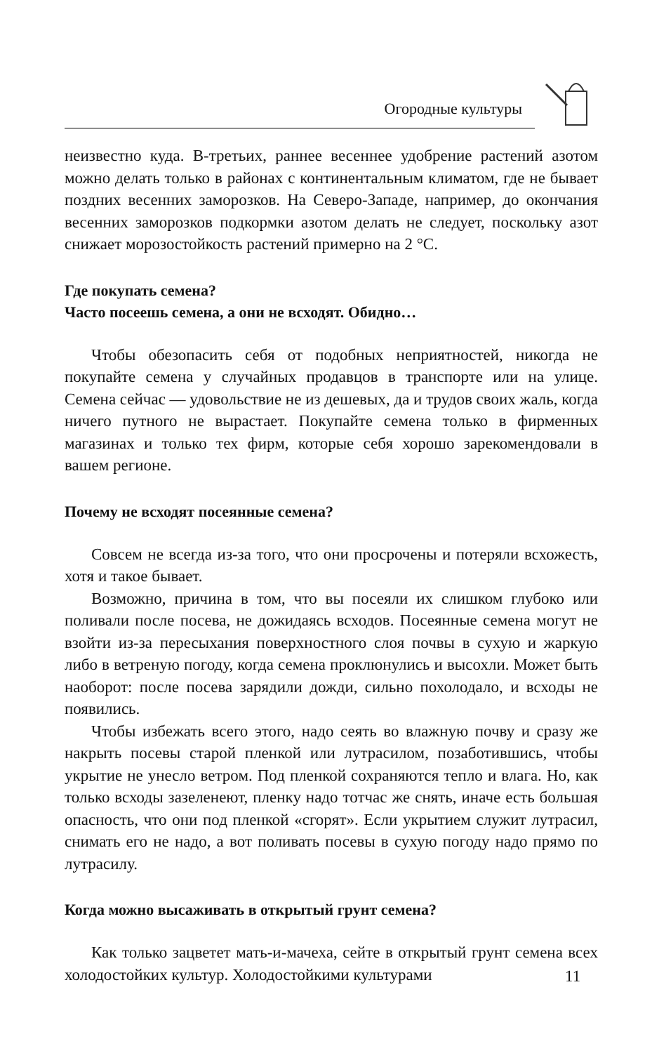Огородные культуры
неизвестно куда. В-третьих, раннее весеннее удобрение растений азотом можно делать только в районах с континентальным климатом, где не бывает поздних весенних заморозков. На Северо-Западе, например, до окончания весенних заморозков подкормки азотом делать не следует, поскольку азот снижает морозостойкость растений примерно на 2 °С.
Где покупать семена?
Часто посеешь семена, а они не всходят. Обидно…
Чтобы обезопасить себя от подобных неприятностей, никогда не покупайте семена у случайных продавцов в транспорте или на улице. Семена сейчас — удовольствие не из дешевых, да и трудов своих жаль, когда ничего путного не вырастает. Покупайте семена только в фирменных магазинах и только тех фирм, которые себя хорошо зарекомендовали в вашем регионе.
Почему не всходят посеянные семена?
Совсем не всегда из-за того, что они просрочены и потеряли всхожесть, хотя и такое бывает.
Возможно, причина в том, что вы посеяли их слишком глубоко или поливали после посева, не дожидаясь всходов. Посеянные семена могут не взойти из-за пересыхания поверхностного слоя почвы в сухую и жаркую либо в ветреную погоду, когда семена проклюнулись и высохли. Может быть наоборот: после посева зарядили дожди, сильно похолодало, и всходы не появились.
Чтобы избежать всего этого, надо сеять во влажную почву и сразу же накрыть посевы старой пленкой или лутрасилом, позаботившись, чтобы укрытие не унесло ветром. Под пленкой сохраняются тепло и влага. Но, как только всходы зазеленеют, пленку надо тотчас же снять, иначе есть большая опасность, что они под пленкой «сгорят». Если укрытием служит лутрасил, снимать его не надо, а вот поливать посевы в сухую погоду надо прямо по лутрасилу.
Когда можно высаживать в открытый грунт семена?
Как только зацветет мать-и-мачеха, сейте в открытый грунт семена всех холодостойких культур. Холодостойкими культурами
11